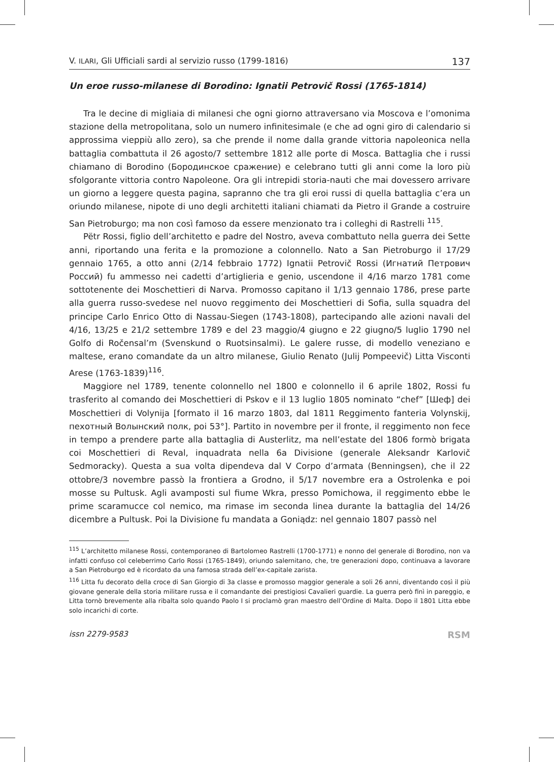V. ILARI, Gli Ufficiali sardi al servizio russo (1799-1816) 137
Un eroe russo-milanese di Borodino: Ignatii Petrovič Rossi (1765-1814)
Tra le decine di migliaia di milanesi che ogni giorno attraversano via Moscova e l’omonima stazione della metropolitana, solo un numero infinitesimale (e che ad ogni giro di calendario si approssima vieppiù allo zero), sa che prende il nome dalla grande vittoria napoleonica nella battaglia combattuta il 26 agosto/7 settembre 1812 alle porte di Mosca. Battaglia che i russi chiamano di Borodino (Бородинское сражение) e celebrano tutti gli anni come la loro più sfolgorante vittoria contro Napoleone. Ora gli intrepidi storia-nauti che mai dovessero arrivare un giorno a leggere questa pagina, sapranno che tra gli eroi russi di quella battaglia c’era un oriundo milanese, nipote di uno degli architetti italiani chiamati da Pietro il Grande a costruire San Pietroburgo; ma non così famoso da essere menzionato tra i colleghi di Rastrelli <sup>115</sup>.
Pëtr Rossi, figlio dell’architetto e padre del Nostro, aveva combattuto nella guerra dei Sette anni, riportando una ferita e la promozione a colonnello. Nato a San Pietroburgo il 17/29 gennaio 1765, a otto anni (2/14 febbraio 1772) Ignatii Petrovič Rossi (Игнатий Петрович Россий) fu ammesso nei cadetti d’artiglieria e genio, uscendone il 4/16 marzo 1781 come sottotenente dei Moschettieri di Narva. Promosso capitano il 1/13 gennaio 1786, prese parte alla guerra russo-svedese nel nuovo reggimento dei Moschettieri di Sofia, sulla squadra del principe Carlo Enrico Otto di Nassau-Siegen (1743-1808), partecipando alle azioni navali del 4/16, 13/25 e 21/2 settembre 1789 e del 23 maggio/4 giugno e 22 giugno/5 luglio 1790 nel Golfo di Ročensal’m (Svenskund o Ruotsinsalmi). Le galere russe, di modello veneziano e maltese, erano comandate da un altro milanese, Giulio Renato (Julij Pompeevič) Litta Visconti Arese (1763-1839)<sup>116</sup>.
Maggiore nel 1789, tenente colonnello nel 1800 e colonnello il 6 aprile 1802, Rossi fu trasferito al comando dei Moschettieri di Pskov e il 13 luglio 1805 nominato “chef” [Шеф] dei Moschettieri di Volynija [formato il 16 marzo 1803, dal 1811 Reggimento fanteria Volynskij, пехотный Волынский полк, poi 53°]. Partito in novembre per il fronte, il reggimento non fece in tempo a prendere parte alla battaglia di Austerlitz, ma nell’estate del 1806 formò brigata coi Moschettieri di Reval, inquadrata nella 6a Divisione (generale Aleksandr Karlovič Sedmoracky). Questa a sua volta dipendeva dal V Corpo d’armata (Benningsen), che il 22 ottobre/3 novembre passò la frontiera a Grodno, il 5/17 novembre era a Ostrolenka e poi mosse su Pultusk. Agli avamposti sul fiume Wkra, presso Pomichowa, il reggimento ebbe le prime scaramucce col nemico, ma rimase im seconda linea durante la battaglia del 14/26 dicembre a Pultusk. Poi la Divisione fu mandata a Goniądz: nel gennaio 1807 passò nel
<sup>115</sup> L’architetto milanese Rossi, contemporaneo di Bartolomeo Rastrelli (1700-1771) e nonno del generale di Borodino, non va infatti confuso col celeberrimo Carlo Rossi (1765-1849), oriundo salernitano, che, tre generazioni dopo, continuava a lavorare a San Pietroburgo ed è ricordato da una famosa strada dell’ex-capitale zarista.
<sup>116</sup> Litta fu decorato della croce di San Giorgio di 3a classe e promosso maggior generale a soli 26 anni, diventando così il più giovane generale della storia militare russa e il comandante dei prestigiosi Cavalieri guardie. La guerra però finì in pareggio, e Litta tornò brevemente alla ribalta solo quando Paolo I si proclamò gran maestro dell’Ordine di Malta. Dopo il 1801 Litta ebbe solo incarichi di corte.
issn 2279-9583 RSM